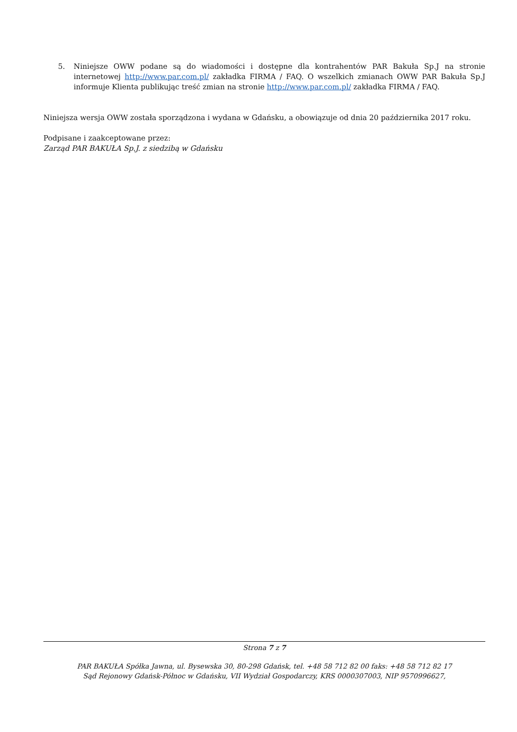5. Niniejsze OWW podane są do wiadomości i dostępne dla kontrahentów PAR Bakuła Sp.J na stronie internetowej http://www.par.com.pl/ zakładka FIRMA / FAQ. O wszelkich zmianach OWW PAR Bakuła Sp.J informuje Klienta publikując treść zmian na stronie http://www.par.com.pl/ zakładka FIRMA / FAQ.
Niniejsza wersja OWW została sporządzona i wydana w Gdańsku, a obowiązuje od dnia 20 października 2017 roku.
Podpisane i zaakceptowane przez:
Zarząd PAR BAKUŁA Sp.J. z siedzibą w Gdańsku
Strona 7 z 7
PAR BAKUŁA Spółka Jawna, ul. Bysewska 30, 80-298 Gdańsk, tel. +48 58 712 82 00 faks: +48 58 712 82 17
Sąd Rejonowy Gdańsk-Północ w Gdańsku, VII Wydział Gospodarczy, KRS 0000307003, NIP 9570996627,